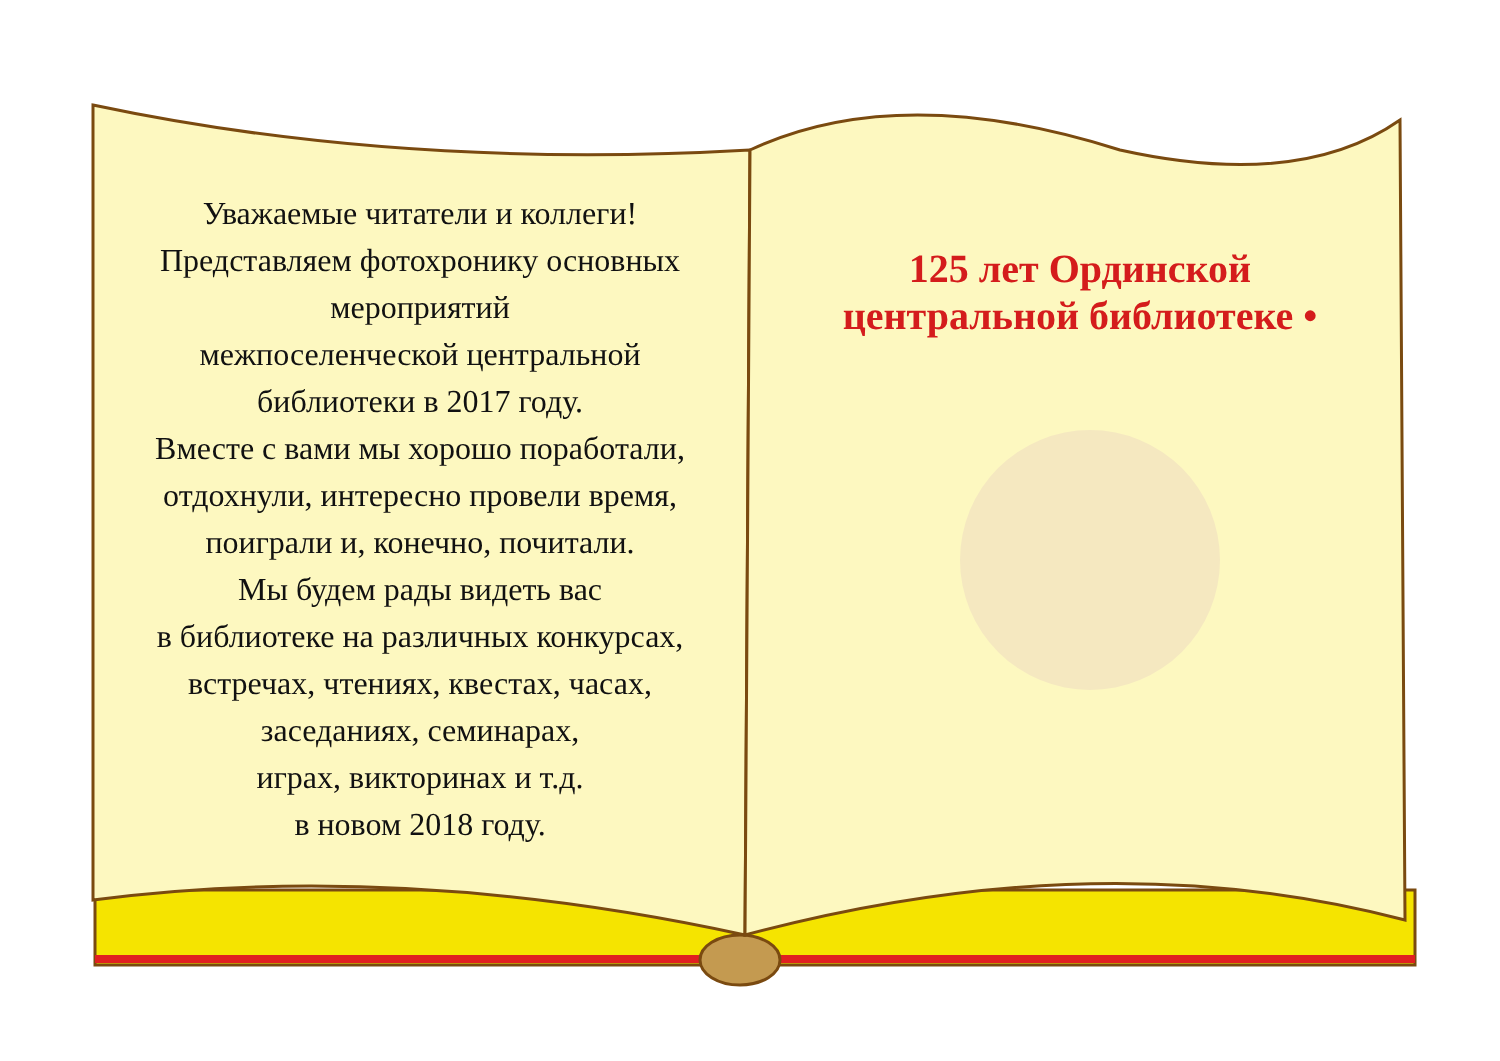Уважаемые читатели и коллеги!
Представляем фотохронику основных мероприятий
межпоселенческой центральной
библиотеки в 2017 году.
Вместе с вами мы хорошо поработали,
отдохнули, интересно провели время,
поиграли и, конечно, почитали.
Мы будем рады видеть вас
в библиотеке на различных конкурсах,
встречах, чтениях, квестах, часах,
заседаниях, семинарах,
играх, викторинах и т.д.
в новом 2018 году.
125 лет Ординской центральной библиотеке •